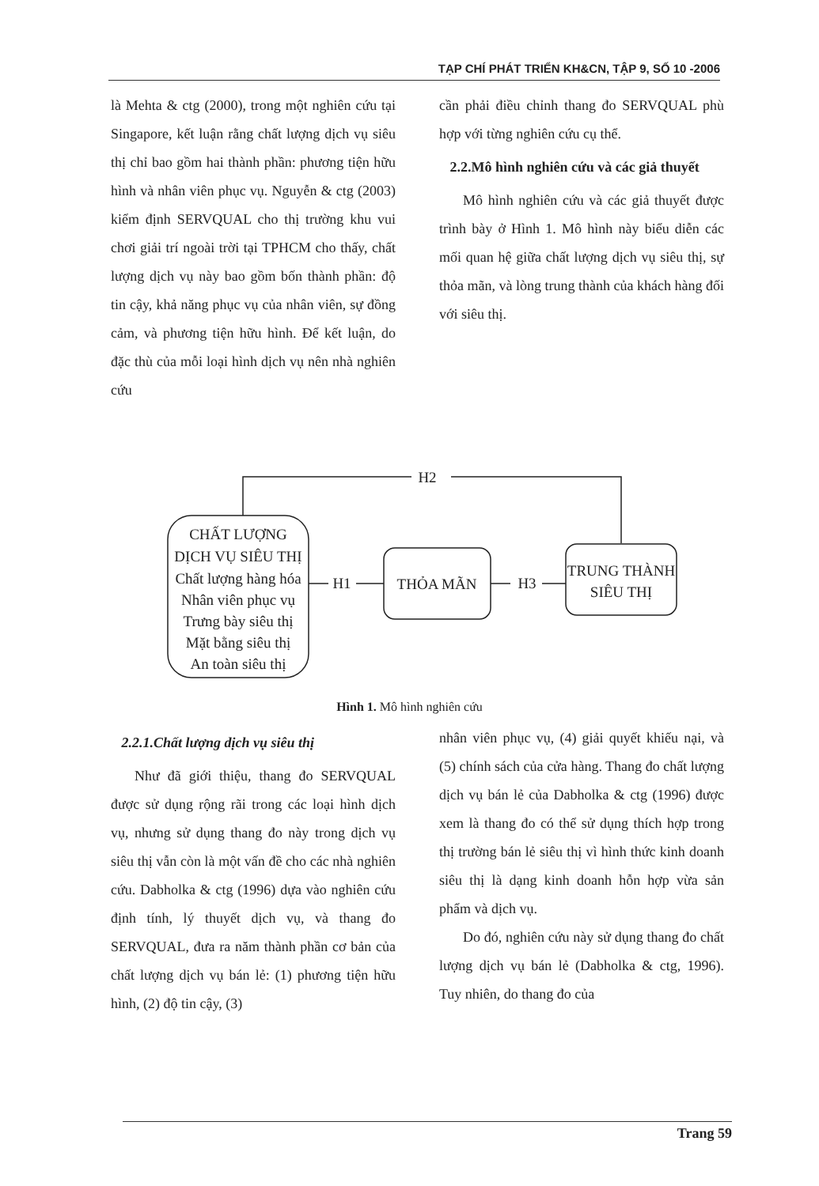TẠP CHÍ PHÁT TRIỂN KH&CN, TẬP 9, SỐ 10 -2006
là Mehta & ctg (2000), trong một nghiên cứu tại Singapore, kết luận rằng chất lượng dịch vụ siêu thị chỉ bao gồm hai thành phần: phương tiện hữu hình và nhân viên phục vụ. Nguyễn & ctg (2003) kiểm định SERVQUAL cho thị trường khu vui chơi giải trí ngoài trời tại TPHCM cho thấy, chất lượng dịch vụ này bao gồm bốn thành phần: độ tin cậy, khả năng phục vụ của nhân viên, sự đồng cảm, và phương tiện hữu hình. Để kết luận, do đặc thù của mỗi loại hình dịch vụ nên nhà nghiên cứu
cần phải điều chỉnh thang đo SERVQUAL phù hợp với từng nghiên cứu cụ thể.
2.2.Mô hình nghiên cứu và các giả thuyết
Mô hình nghiên cứu và các giả thuyết được trình bày ở Hình 1. Mô hình này biểu diễn các mối quan hệ giữa chất lượng dịch vụ siêu thị, sự thỏa mãn, và lòng trung thành của khách hàng đối với siêu thị.
H2
H1
H3
CHẤT LƯỢNG
DỊCH VỤ SIÊU THỊ
Chất lượng hàng hóa
Nhân viên phục vụ
Trưng bày siêu thị
Mặt bằng siêu thị
An toàn siêu thị
THỎA MÃN
TRUNG THÀNH
SIÊU THỊ
Hình 1. Mô hình nghiên cứu
2.2.1.Chất lượng dịch vụ siêu thị
Như đã giới thiệu, thang đo SERVQUAL được sử dụng rộng rãi trong các loại hình dịch vụ, nhưng sử dụng thang đo này trong dịch vụ siêu thị vẫn còn là một vấn đề cho các nhà nghiên cứu. Dabholka & ctg (1996) dựa vào nghiên cứu định tính, lý thuyết dịch vụ, và thang đo SERVQUAL, đưa ra năm thành phần cơ bản của chất lượng dịch vụ bán lẻ: (1) phương tiện hữu hình, (2) độ tin cậy, (3)
nhân viên phục vụ, (4) giải quyết khiếu nại, và (5) chính sách của cửa hàng. Thang đo chất lượng dịch vụ bán lẻ của Dabholka & ctg (1996) được xem là thang đo có thể sử dụng thích hợp trong thị trường bán lẻ siêu thị vì hình thức kinh doanh siêu thị là dạng kinh doanh hỗn hợp vừa sản phẩm và dịch vụ.
Do đó, nghiên cứu này sử dụng thang đo chất lượng dịch vụ bán lẻ (Dabholka & ctg, 1996). Tuy nhiên, do thang đo của
Trang 59